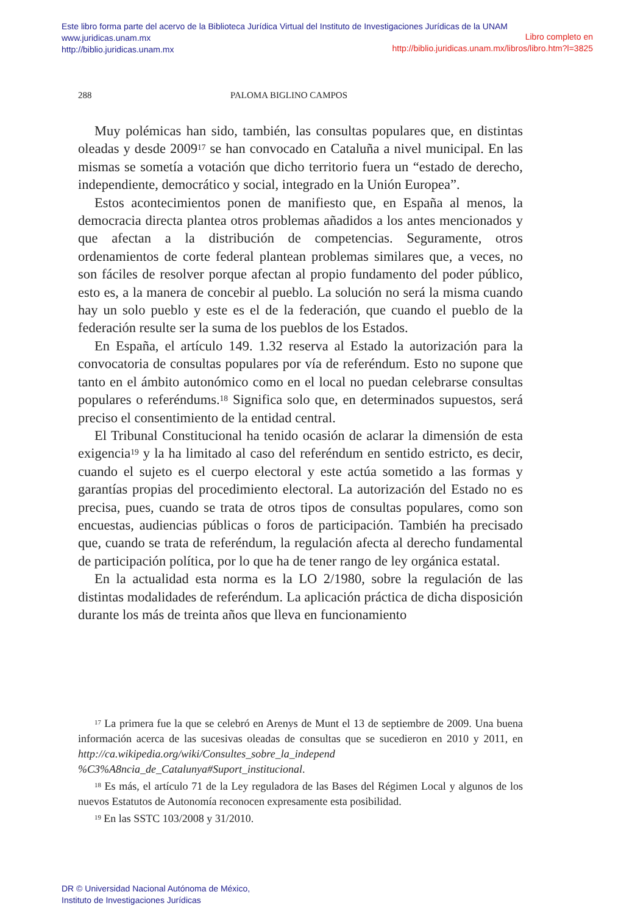Este libro forma parte del acervo de la Biblioteca Jurídica Virtual del Instituto de Investigaciones Jurídicas de la UNAM
Libro completo en
http://biblio.juridicas.unam.mx/libros/libro.htm?l=3825
www.juridicas.unam.mx
http://biblio.juridicas.unam.mx
288 PALOMA BIGLINO CAMPOS
Muy polémicas han sido, también, las consultas populares que, en distintas oleadas y desde 2009<sup>17</sup> se han convocado en Cataluña a nivel municipal. En las mismas se sometía a votación que dicho territorio fuera un “estado de derecho, independiente, democrático y social, integrado en la Unión Europea”.
Estos acontecimientos ponen de manifiesto que, en España al menos, la democracia directa plantea otros problemas añadidos a los antes mencionados y que afectan a la distribución de competencias. Seguramente, otros ordenamientos de corte federal plantean problemas similares que, a veces, no son fáciles de resolver porque afectan al propio fundamento del poder público, esto es, a la manera de concebir al pueblo. La solución no será la misma cuando hay un solo pueblo y este es el de la federación, que cuando el pueblo de la federación resulte ser la suma de los pueblos de los Estados.
En España, el artículo 149. 1.32 reserva al Estado la autorización para la convocatoria de consultas populares por vía de referéndum. Esto no supone que tanto en el ámbito autonómico como en el local no puedan celebrarse consultas populares o referéndums.<sup>18</sup> Significa solo que, en determinados supuestos, será preciso el consentimiento de la entidad central.
El Tribunal Constitucional ha tenido ocasión de aclarar la dimensión de esta exigencia<sup>19</sup> y la ha limitado al caso del referéndum en sentido estricto, es decir, cuando el sujeto es el cuerpo electoral y este actúa sometido a las formas y garantías propias del procedimiento electoral. La autorización del Estado no es precisa, pues, cuando se trata de otros tipos de consultas populares, como son encuestas, audiencias públicas o foros de participación. También ha precisado que, cuando se trata de referéndum, la regulación afecta al derecho fundamental de participación política, por lo que ha de tener rango de ley orgánica estatal.
En la actualidad esta norma es la LO 2/1980, sobre la regulación de las distintas modalidades de referéndum. La aplicación práctica de dicha disposición durante los más de treinta años que lleva en funcionamiento
<sup>17</sup> La primera fue la que se celebró en Arenys de Munt el 13 de septiembre de 2009. Una buena información acerca de las sucesivas oleadas de consultas que se sucedieron en 2010 y 2011, en http://ca.wikipedia.org/wiki/Consultes_sobre_la_independ %C3%A8ncia_de_Catalunya#Suport_institucional.
<sup>18</sup> Es más, el artículo 71 de la Ley reguladora de las Bases del Régimen Local y algunos de los nuevos Estatutos de Autonomía reconocen expresamente esta posibilidad.
<sup>19</sup> En las SSTC 103/2008 y 31/2010.
DR © Universidad Nacional Autónoma de México,
Instituto de Investigaciones Jurídicas